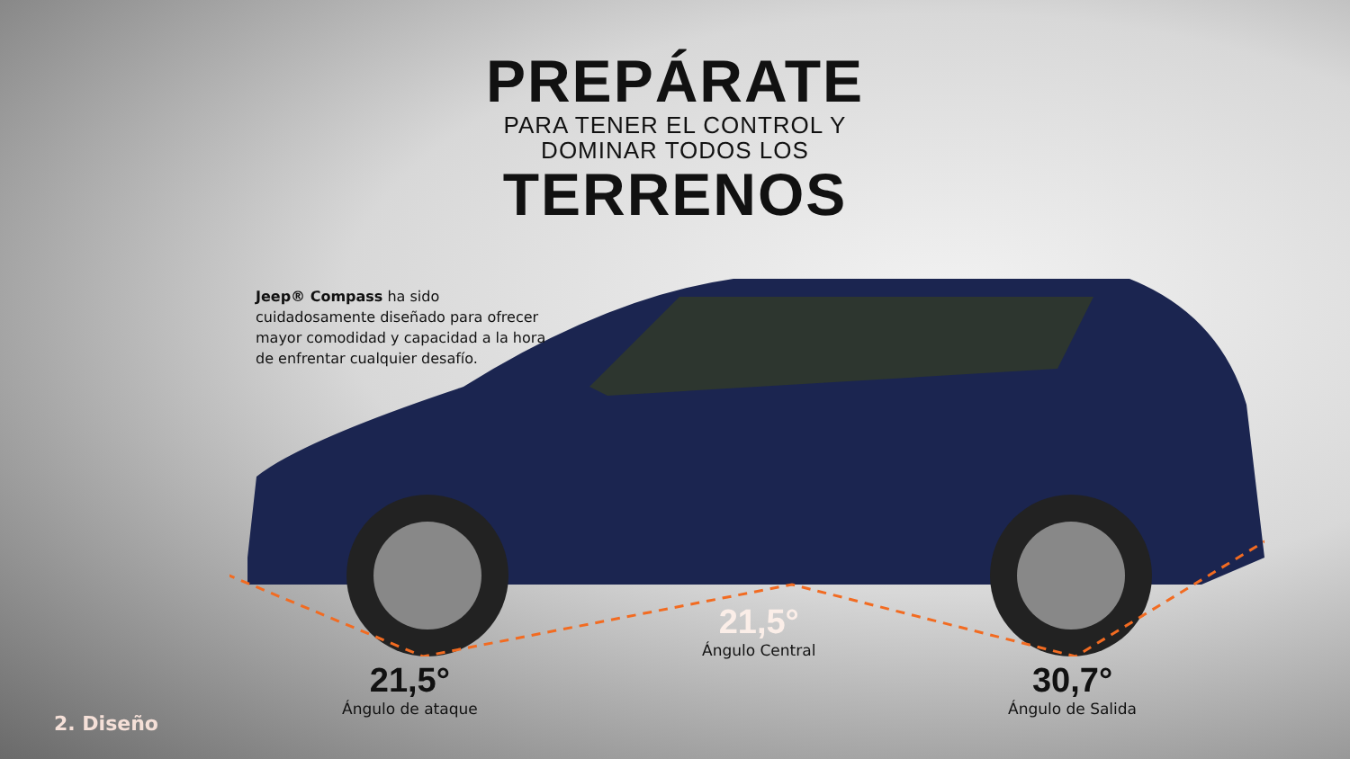PREPÁRATE
PARA TENER EL CONTROL Y
DOMINAR TODOS LOS
TERRENOS
Jeep® Compass ha sido cuidadosamente diseñado para ofrecer mayor comodidad y capacidad a la hora de enfrentar cualquier desafío.
21,5°
Ángulo Central
21,5°
Ángulo de ataque
30,7°
Ángulo de Salida
2. Diseño